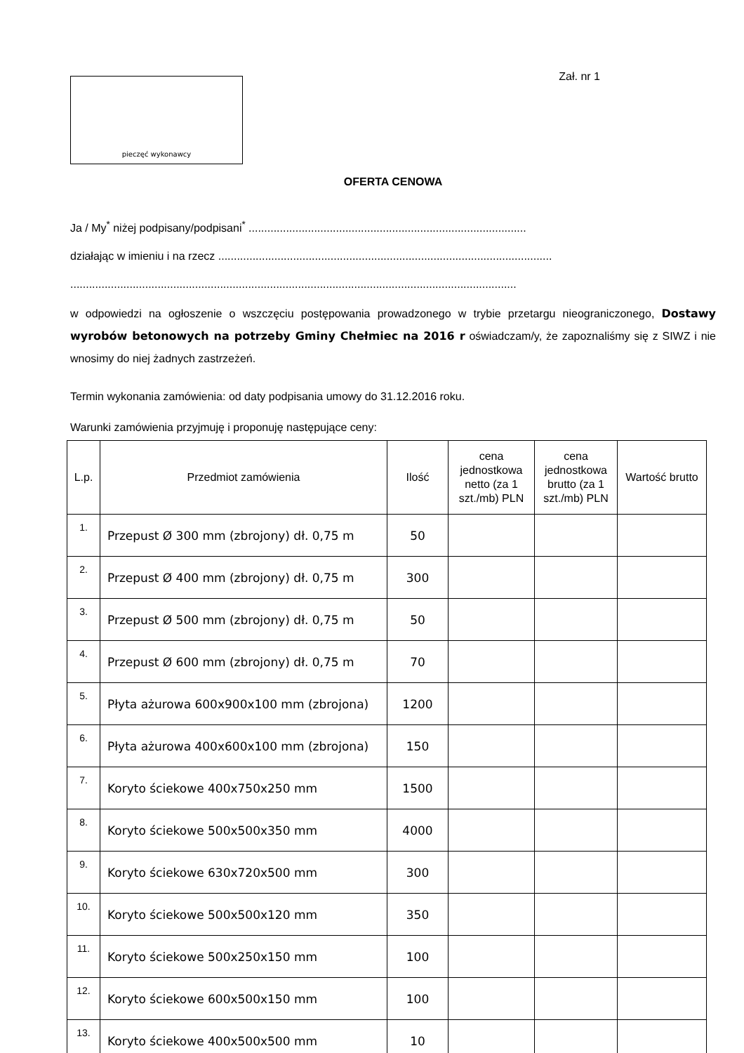pieczęć wykonawcy
Zał. nr 1
OFERTA CENOWA
Ja / My<sup>*</sup> niżej podpisany/podpisani<sup>*</sup> .........................................................................................
działając w imieniu i na rzecz ...........................................................................................................
...............................................................................................................................................
w odpowiedzi na ogłoszenie o wszczęciu postępowania prowadzonego w trybie przetargu nieograniczonego, Dostawy wyrobów betonowych na potrzeby Gminy Chełmiec na 2016 r oświadczam/y, że zapoznaliśmy się z SIWZ i nie wnosimy do niej żadnych zastrzeżeń.
Termin wykonania zamówienia: od daty podpisania umowy do 31.12.2016 roku.
Warunki zamówienia przyjmuję i proponuję następujące ceny:
| L.p. | Przedmiot zamówienia | Ilość | cena jednostkowa netto (za 1 szt./mb) PLN | cena jednostkowa brutto (za 1 szt./mb) PLN | Wartość brutto |
| --- | --- | --- | --- | --- | --- |
| 1. | Przepust Ø 300 mm (zbrojony) dł. 0,75 m | 50 | | | |
| 2. | Przepust Ø 400 mm (zbrojony) dł. 0,75 m | 300 | | | |
| 3. | Przepust Ø 500 mm (zbrojony) dł. 0,75 m | 50 | | | |
| 4. | Przepust Ø 600 mm (zbrojony) dł. 0,75 m | 70 | | | |
| 5. | Płyta ażurowa 600x900x100 mm (zbrojona) | 1200 | | | |
| 6. | Płyta ażurowa 400x600x100 mm (zbrojona) | 150 | | | |
| 7. | Koryto ściekowe 400x750x250 mm | 1500 | | | |
| 8. | Koryto ściekowe 500x500x350 mm | 4000 | | | |
| 9. | Koryto ściekowe 630x720x500 mm | 300 | | | |
| 10. | Koryto ściekowe 500x500x120 mm | 350 | | | |
| 11. | Koryto ściekowe 500x250x150 mm | 100 | | | |
| 12. | Koryto ściekowe 600x500x150 mm | 100 | | | |
| 13. | Koryto ściekowe 400x500x500 mm | 10 | | | |